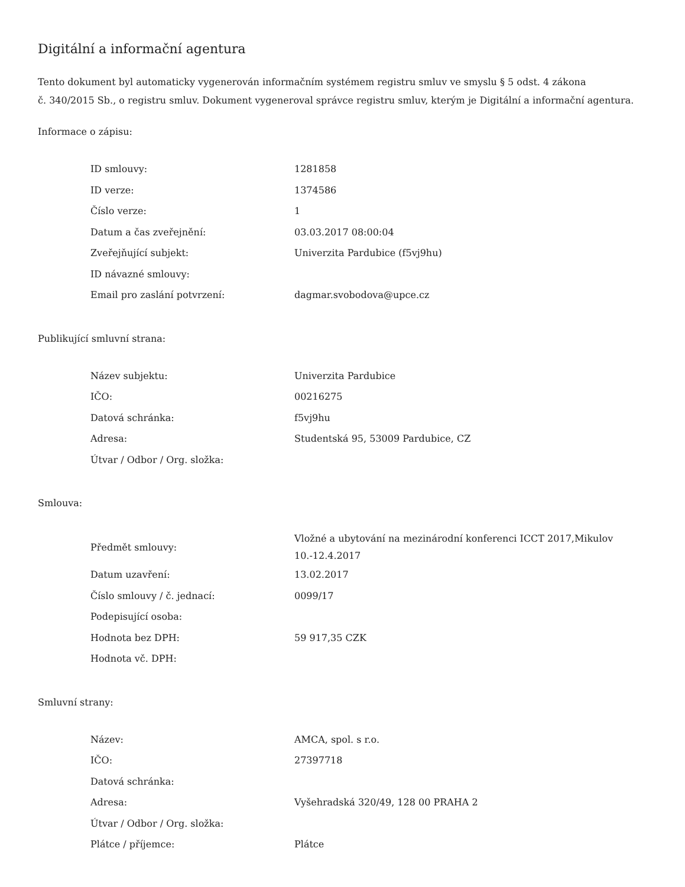Digitální a informační agentura
Tento dokument byl automaticky vygenerován informačním systémem registru smluv ve smyslu § 5 odst. 4 zákona
č. 340/2015 Sb., o registru smluv. Dokument vygeneroval správce registru smluv, kterým je Digitální a informační agentura.
Informace o zápisu:
| ID smlouvy: | 1281858 |
| ID verze: | 1374586 |
| Číslo verze: | 1 |
| Datum a čas zveřejnění: | 03.03.2017 08:00:04 |
| Zveřejňující subjekt: | Univerzita Pardubice (f5vj9hu) |
| ID návazné smlouvy: | |
| Email pro zaslání potvrzení: | dagmar.svobodova@upce.cz |
Publikující smluvní strana:
| Název subjektu: | Univerzita Pardubice |
| IČO: | 00216275 |
| Datová schránka: | f5vj9hu |
| Adresa: | Studentská 95, 53009 Pardubice, CZ |
| Útvar / Odbor / Org. složka: | |
Smlouva:
| Předmět smlouvy: | Vložné a ubytování na mezinárodní konferenci ICCT 2017,Mikulov 10.-12.4.2017 |
| Datum uzavření: | 13.02.2017 |
| Číslo smlouvy / č. jednací: | 0099/17 |
| Podepisující osoba: | |
| Hodnota bez DPH: | 59 917,35 CZK |
| Hodnota vč. DPH: | |
Smluvní strany:
| Název: | AMCA, spol. s r.o. |
| IČO: | 27397718 |
| Datová schránka: | |
| Adresa: | Vyšehradská 320/49, 128 00 PRAHA 2 |
| Útvar / Odbor / Org. složka: | |
| Plátce / příjemce: | Plátce |